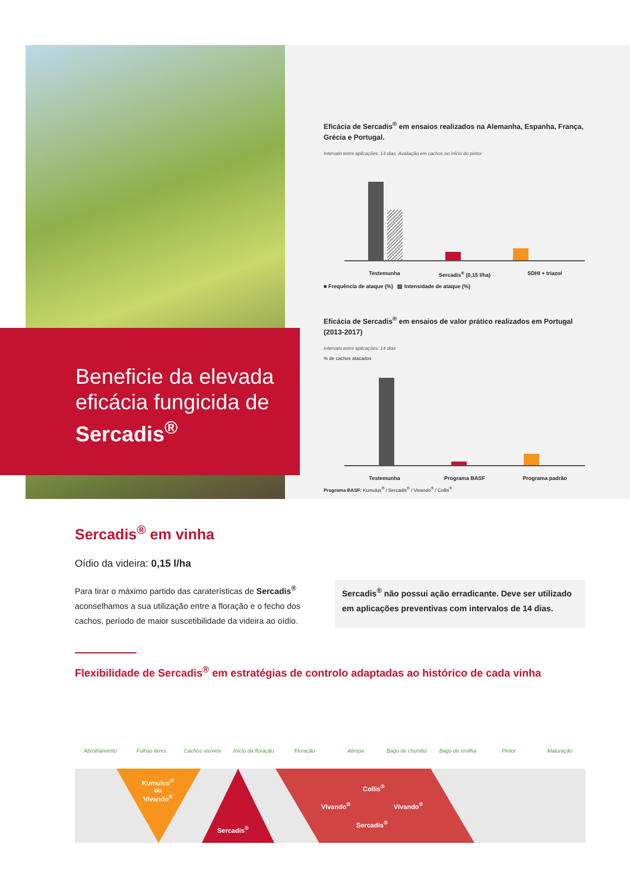Beneficie da elevada eficácia fungicida de Sercadis<sup>®</sup>
Eficácia de Sercadis<sup>®</sup> em ensaios realizados na Alemanha, Espanha, França, Grécia e Portugal.
Intervalo entre aplicações: 14 dias. Avaliação em cachos ao início do pintor.
Testemunha Sercadis<sup>®</sup> (0,15 l/ha) SDHI + triazol
■ Frequência de ataque (%) ▨ Intensidade de ataque (%)
Eficácia de Sercadis<sup>®</sup> em ensaios de valor prático realizados em Portugal (2013-2017)
Intervalo entre aplicações: 14 dias
% de cachos atacados
Testemunha Programa BASF Programa padrão
Programa BASF: Kumulus<sup>®</sup> / Sercadis<sup>®</sup> / Vivando<sup>®</sup> / Collis<sup>®</sup>
Sercadis<sup>®</sup> em vinha
Oídio da videira: 0,15 l/ha
Para tirar o máximo partido das caraterísticas de Sercadis<sup>®</sup> aconselhamos a sua utilização entre a floração e o fecho dos cachos, período de maior suscetibilidade da videira ao oídio.
Sercadis<sup>®</sup> não possui ação erradicante. Deve ser utilizado em aplicações preventivas com intervalos de 14 dias.
Flexibilidade de Sercadis<sup>®</sup> em estratégias de controlo adaptadas ao histórico de cada vinha
Abrolhamento Folhas livres Cachos visíveis Início da floração Floração Alimpa Bago de chumbo Bago de ervilha Pintor Maturação
Kumulus<sup>®</sup>
ou
Vivando<sup>®</sup>
Sercadis<sup>®</sup>
Collis<sup>®</sup>
Vivando<sup>®</sup> Vivando<sup>®</sup>
Sercadis<sup>®</sup>